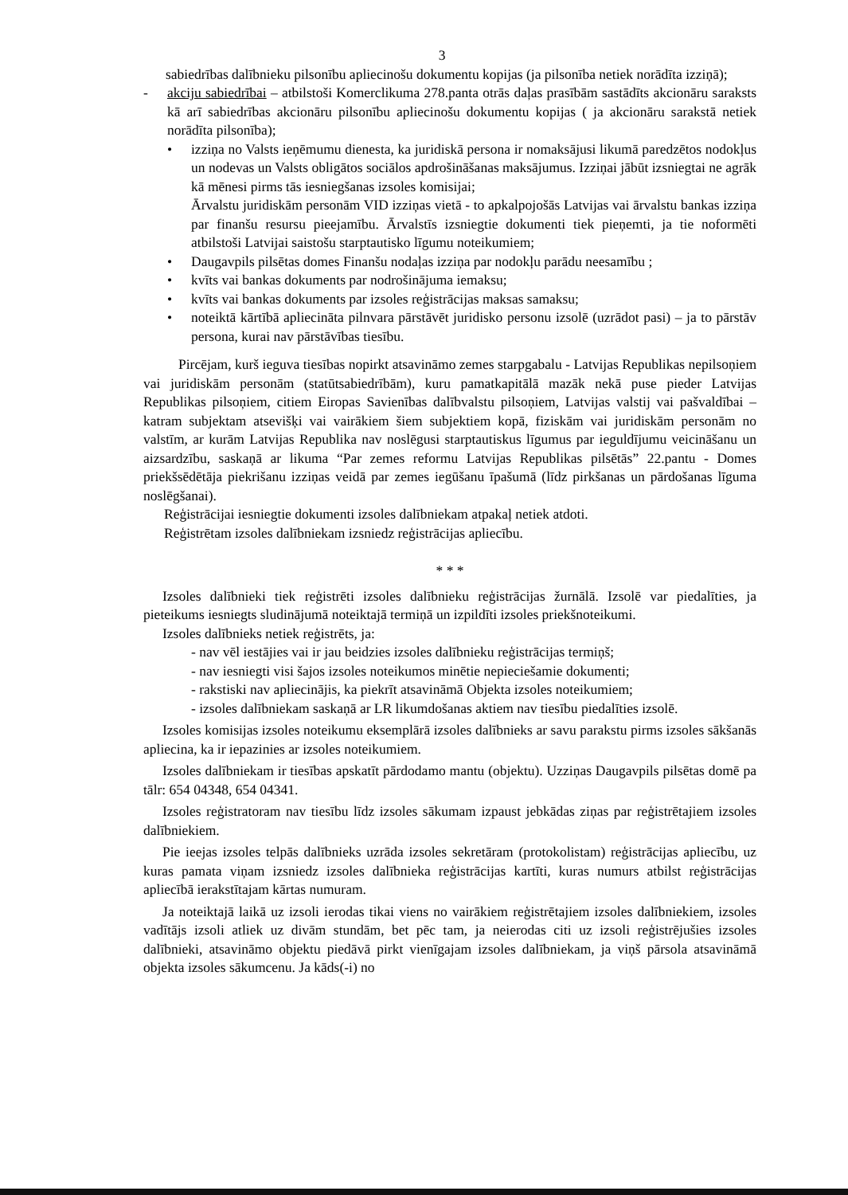3
sabiedrības dalībnieku pilsonību apliecinošu dokumentu kopijas (ja pilsonība netiek norādīta izziņā);
- akciju sabiedrībai – atbilstoši Komerclikuma 278.panta otrās daļas prasībām sastādīts akcionāru saraksts kā arī sabiedrības akcionāru pilsonību apliecinošu dokumentu kopijas ( ja akcionāru sarakstā netiek norādīta pilsonība);
• izziņa no Valsts ieņēmumu dienesta, ka juridiskā persona ir nomaksājusi likumā paredzētos nodokļus un nodevas un Valsts obligātos sociālos apdrošināšanas maksājumus. Izziņai jābūt izsniegtai ne agrāk kā mēnesi pirms tās iesniegšanas izsoles komisijai;
Ārvalstu juridiskām personām VID izziņas vietā - to apkalpojošās Latvijas vai ārvalstu bankas izziņa par finanšu resursu pieejamību. Ārvalstīs izsniegtie dokumenti tiek pieņemti, ja tie noformēti atbilstoši Latvijai saistošu starptautisko līgumu noteikumiem;
• Daugavpils pilsētas domes Finanšu nodaļas izziņa par nodokļu parādu neesamību ;
• kvīts vai bankas dokuments par nodrošinājuma iemaksu;
• kvīts vai bankas dokuments par izsoles reģistrācijas maksas samaksu;
• noteiktā kārtībā apliecināta pilnvara pārstāvēt juridisko personu izsolē (uzrādot pasi) – ja to pārstāv persona, kurai nav pārstāvības tiesību.
Pircējam, kurš ieguva tiesības nopirkt atsavināmo zemes starpgabalu - Latvijas Republikas nepilsoņiem vai juridiskām personām (statūtsabiedrībām), kuru pamatkapitālā mazāk nekā puse pieder Latvijas Republikas pilsoņiem, citiem Eiropas Savienības dalībvalstu pilsoņiem, Latvijas valstij vai pašvaldībai – katram subjektam atsevišķi vai vairākiem šiem subjektiem kopā, fiziskām vai juridiskām personām no valstīm, ar kurām Latvijas Republika nav noslēgusi starptautiskus līgumus par ieguldījumu veicināšanu un aizsardzību, saskaņā ar likuma “Par zemes reformu Latvijas Republikas pilsētās” 22.pantu - Domes priekšsēdētāja piekrišanu izziņas veidā par zemes iegūšanu īpašumā (līdz pirkšanas un pārdošanas līguma noslēgšanai).
Reģistrācijai iesniegtie dokumenti izsoles dalībniekam atpakaļ netiek atdoti.
Reģistrētam izsoles dalībniekam izsniedz reģistrācijas apliecību.
* * *
Izsoles dalībnieki tiek reģistrēti izsoles dalībnieku reģistrācijas žurnālā. Izsolē var piedalīties, ja pieteikums iesniegts sludinājumā noteiktajā termiņā un izpildīti izsoles priekšnoteikumi.
Izsoles dalībnieks netiek reģistrēts, ja:
- nav vēl iestājies vai ir jau beidzies izsoles dalībnieku reģistrācijas termiņš;
- nav iesniegti visi šajos izsoles noteikumos minētie nepieciešamie dokumenti;
- rakstiski nav apliecinājis, ka piekrīt atsavināmā Objekta izsoles noteikumiem;
- izsoles dalībniekam saskaņā ar LR likumdošanas aktiem nav tiesību piedalīties izsolē.
Izsoles komisijas izsoles noteikumu eksemplārā izsoles dalībnieks ar savu parakstu pirms izsoles sākšanās apliecina, ka ir iepazinies ar izsoles noteikumiem.
Izsoles dalībniekam ir tiesības apskatīt pārdodamo mantu (objektu). Uzziņas Daugavpils pilsētas domē pa tālr: 654 04348, 654 04341.
Izsoles reģistratoram nav tiesību līdz izsoles sākumam izpaust jebkādas ziņas par reģistrētajiem izsoles dalībniekiem.
Pie ieejas izsoles telpās dalībnieks uzrāda izsoles sekretāram (protokolistam) reģistrācijas apliecību, uz kuras pamata viņam izsniedz izsoles dalībnieka reģistrācijas kartīti, kuras numurs atbilst reģistrācijas apliecībā ierakstītajam kārtas numuram.
Ja noteiktajā laikā uz izsoli ierodas tikai viens no vairākiem reģistrētajiem izsoles dalībniekiem, izsoles vadītājs izsoli atliek uz divām stundām, bet pēc tam, ja neierodas citi uz izsoli reģistrējušies izsoles dalībnieki, atsavināmo objektu piedāvā pirkt vienīgajam izsoles dalībniekam, ja viņš pārsola atsavināmā objekta izsoles sākumcenu. Ja kāds(-i) no